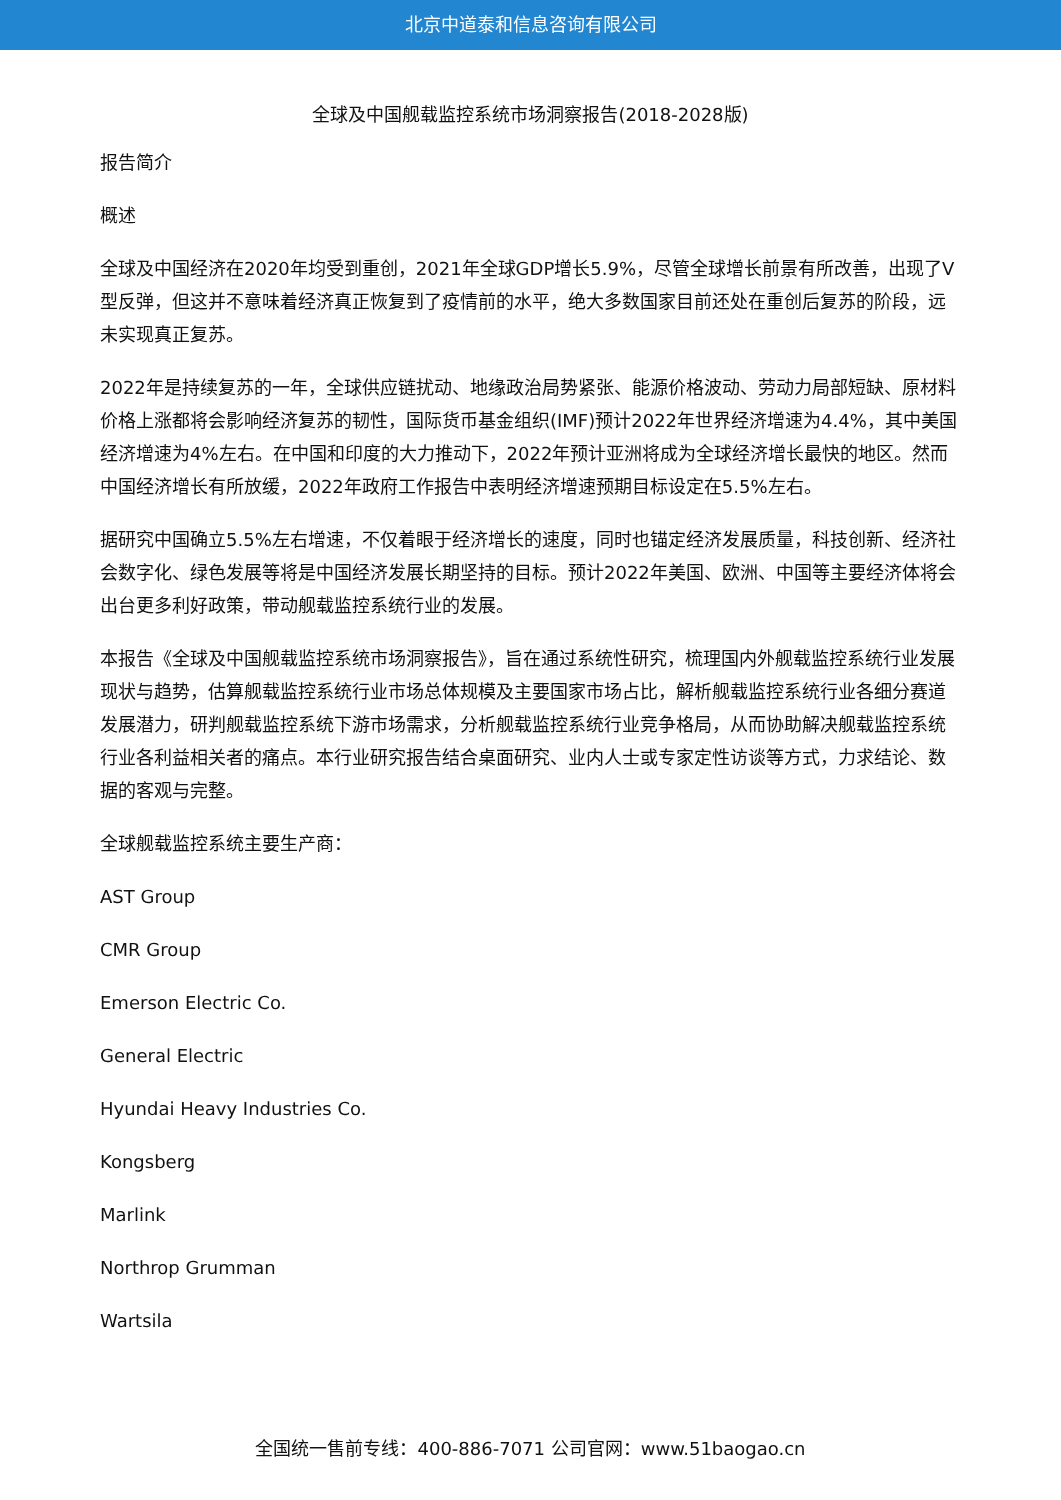北京中道泰和信息咨询有限公司
全球及中国舰载监控系统市场洞察报告(2018-2028版)
报告简介
概述
全球及中国经济在2020年均受到重创，2021年全球GDP增长5.9%，尽管全球增长前景有所改善，出现了V型反弹，但这并不意味着经济真正恢复到了疫情前的水平，绝大多数国家目前还处在重创后复苏的阶段，远未实现真正复苏。
2022年是持续复苏的一年，全球供应链扰动、地缘政治局势紧张、能源价格波动、劳动力局部短缺、原材料价格上涨都将会影响经济复苏的韧性，国际货币基金组织(IMF)预计2022年世界经济增速为4.4%，其中美国经济增速为4%左右。在中国和印度的大力推动下，2022年预计亚洲将成为全球经济增长最快的地区。然而中国经济增长有所放缓，2022年政府工作报告中表明经济增速预期目标设定在5.5%左右。
据研究中国确立5.5%左右增速，不仅着眼于经济增长的速度，同时也锚定经济发展质量，科技创新、经济社会数字化、绿色发展等将是中国经济发展长期坚持的目标。预计2022年美国、欧洲、中国等主要经济体将会出台更多利好政策，带动舰载监控系统行业的发展。
本报告《全球及中国舰载监控系统市场洞察报告》，旨在通过系统性研究，梳理国内外舰载监控系统行业发展现状与趋势，估算舰载监控系统行业市场总体规模及主要国家市场占比，解析舰载监控系统行业各细分赛道发展潜力，研判舰载监控系统下游市场需求，分析舰载监控系统行业竞争格局，从而协助解决舰载监控系统行业各利益相关者的痛点。本行业研究报告结合桌面研究、业内人士或专家定性访谈等方式，力求结论、数据的客观与完整。
全球舰载监控系统主要生产商：
AST Group
CMR Group
Emerson Electric Co.
General Electric
Hyundai Heavy Industries Co.
Kongsberg
Marlink
Northrop Grumman
Wartsila
全国统一售前专线：400-886-7071 公司官网：www.51baogao.cn